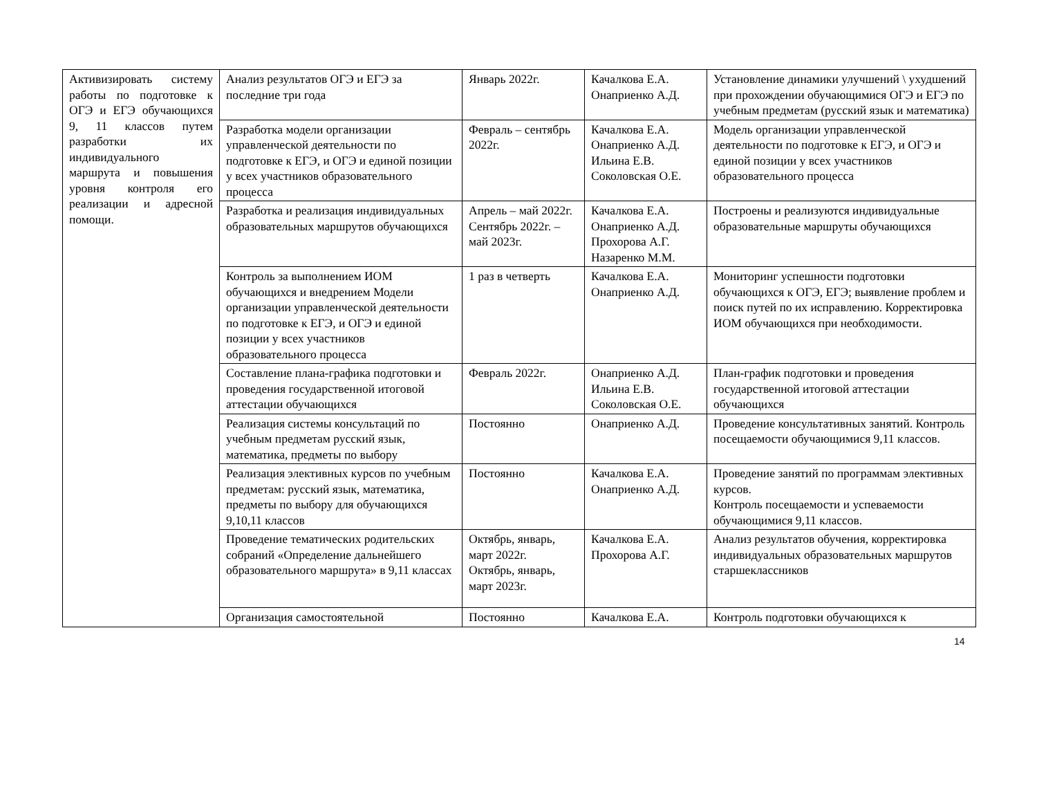| Активизировать систему работы по подготовке к ОГЭ и ЕГЭ обучающихся 9, 11 классов путем разработки их индивидуального маршрута и повышения уровня контроля его реализации и адресной помощи. | Анализ результатов ОГЭ и ЕГЭ за последние три года | Январь 2022г. | Качалкова Е.А. Онаприенко А.Д. | Установление динамики улучшений \ ухудшений при прохождении обучающимися ОГЭ и ЕГЭ по учебным предметам (русский язык и математика) |
| | Разработка модели организации управленческой деятельности по подготовке к ЕГЭ, и ОГЭ и единой позиции у всех участников образовательного процесса | Февраль – сентябрь 2022г. | Качалкова Е.А. Онаприенко А.Д. Ильина Е.В. Соколовская О.Е. | Модель организации управленческой деятельности по подготовке к ЕГЭ, и ОГЭ и единой позиции у всех участников образовательного процесса |
| | Разработка и реализация индивидуальных образовательных маршрутов обучающихся | Апрель – май 2022г. Сентябрь 2022г. – май 2023г. | Качалкова Е.А. Онаприенко А.Д. Прохорова А.Г. Назаренко М.М. | Построены и реализуются индивидуальные образовательные маршруты обучающихся |
| | Контроль за выполнением ИОМ обучающихся и внедрением Модели организации управленческой деятельности по подготовке к ЕГЭ, и ОГЭ и единой позиции у всех участников образовательного процесса | 1 раз в четверть | Качалкова Е.А. Онаприенко А.Д. | Мониторинг успешности подготовки обучающихся к ОГЭ, ЕГЭ; выявление проблем и поиск путей по их исправлению. Корректировка ИОМ обучающихся при необходимости. |
| | Составление плана-графика подготовки и проведения государственной итоговой аттестации обучающихся | Февраль 2022г. | Онаприенко А.Д. Ильина Е.В. Соколовская О.Е. | План-график подготовки и проведения государственной итоговой аттестации обучающихся |
| | Реализация системы консультаций по учебным предметам русский язык, математика, предметы по выбору | Постоянно | Онаприенко А.Д. | Проведение консультативных занятий. Контроль посещаемости обучающимися 9,11 классов. |
| | Реализация элективных курсов по учебным предметам: русский язык, математика, предметы по выбору для обучающихся 9,10,11 классов | Постоянно | Качалкова Е.А. Онаприенко А.Д. | Проведение занятий по программам элективных курсов. Контроль посещаемости и успеваемости обучающимися 9,11 классов. |
| | Проведение тематических родительских собраний «Определение дальнейшего образовательного маршрута» в 9,11 классах | Октябрь, январь, март 2022г. Октябрь, январь, март 2023г. | Качалкова Е.А. Прохорова А.Г. | Анализ результатов обучения, корректировка индивидуальных образовательных маршрутов старшеклассников |
| | Организация самостоятельной | Постоянно | Качалкова Е.А. | Контроль подготовки обучающихся к |
14